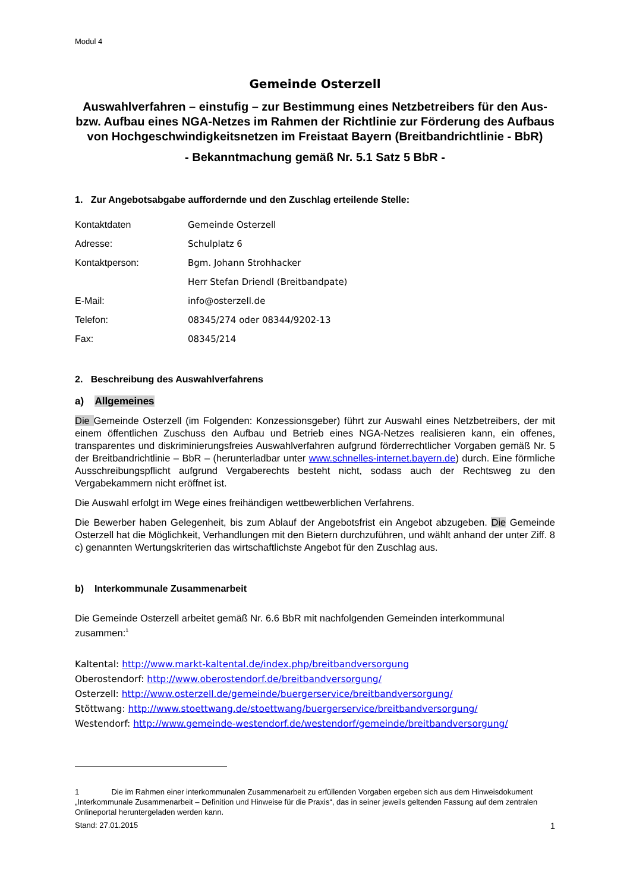Modul 4
Gemeinde Osterzell
Auswahlverfahren – einstufig – zur Bestimmung eines Netzbetreibers für den Aus- bzw. Aufbau eines NGA-Netzes im Rahmen der Richtlinie zur Förderung des Aufbaus von Hochgeschwindigkeitsnetzen im Freistaat Bayern (Breitbandrichtlinie - BbR)
- Bekanntmachung gemäß Nr. 5.1 Satz 5 BbR -
1. Zur Angebotsabgabe auffordernde und den Zuschlag erteilende Stelle:
Kontaktdaten Gemeinde Osterzell
Adresse: Schulplatz 6
Kontaktperson: Bgm. Johann Strohhacker
Herr Stefan Driendl (Breitbandpate)
E-Mail: info@osterzell.de
Telefon: 08345/274 oder 08344/9202-13
Fax: 08345/214
2. Beschreibung des Auswahlverfahrens
a) Allgemeines
Die Gemeinde Osterzell (im Folgenden: Konzessionsgeber) führt zur Auswahl eines Netzbetreibers, der mit einem öffentlichen Zuschuss den Aufbau und Betrieb eines NGA-Netzes realisieren kann, ein offenes, transparentes und diskriminierungsfreies Auswahlverfahren aufgrund förderrechtlicher Vorgaben gemäß Nr. 5 der Breitbandrichtlinie – BbR – (herunterladbar unter www.schnelles-internet.bayern.de) durch. Eine förmliche Ausschreibungspflicht aufgrund Vergaberechts besteht nicht, sodass auch der Rechtsweg zu den Vergabekammern nicht eröffnet ist.
Die Auswahl erfolgt im Wege eines freihändigen wettbewerblichen Verfahrens.
Die Bewerber haben Gelegenheit, bis zum Ablauf der Angebotsfrist ein Angebot abzugeben. Die Gemeinde Osterzell hat die Möglichkeit, Verhandlungen mit den Bietern durchzuführen, und wählt anhand der unter Ziff. 8 c) genannten Wertungskriterien das wirtschaftlichste Angebot für den Zuschlag aus.
b) Interkommunale Zusammenarbeit
Die Gemeinde Osterzell arbeitet gemäß Nr. 6.6 BbR mit nachfolgenden Gemeinden interkommunal zusammen:<sup>1</sup>
Kaltental: http://www.markt-kaltental.de/index.php/breitbandversorgung
Oberostendorf: http://www.oberostendorf.de/breitbandversorgung/
Osterzell: http://www.osterzell.de/gemeinde/buergerservice/breitbandversorgung/
Stöttwang: http://www.stoettwang.de/stoettwang/buergerservice/breitbandversorgung/
Westendorf: http://www.gemeinde-westendorf.de/westendorf/gemeinde/breitbandversorgung/
1 Die im Rahmen einer interkommunalen Zusammenarbeit zu erfüllenden Vorgaben ergeben sich aus dem Hinweisdokument „Interkommunale Zusammenarbeit – Definition und Hinweise für die Praxis“, das in seiner jeweils geltenden Fassung auf dem zentralen Onlineportal heruntergeladen werden kann.
Stand: 27.01.2015 1